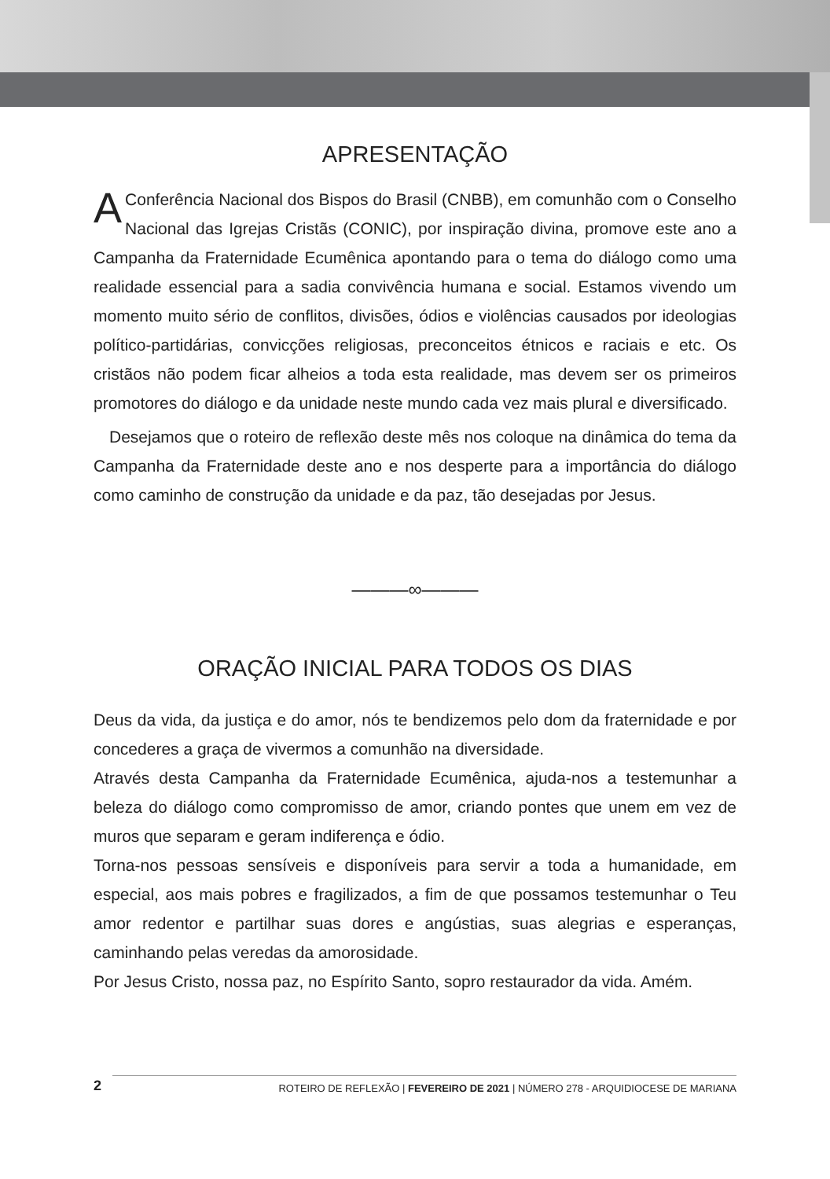APRESENTAÇÃO
AConferência Nacional dos Bispos do Brasil (CNBB), em comunhão com o Conselho Nacional das Igrejas Cristãs (CONIC), por inspiração divina, promove este ano a Campanha da Fraternidade Ecumênica apontando para o tema do diálogo como uma realidade essencial para a sadia convivência humana e social. Estamos vivendo um momento muito sério de conflitos, divisões, ódios e violências causados por ideologias político-partidárias, convicções religiosas, preconceitos étnicos e raciais e etc. Os cristãos não podem ficar alheios a toda esta realidade, mas devem ser os primeiros promotores do diálogo e da unidade neste mundo cada vez mais plural e diversificado.
Desejamos que o roteiro de reflexão deste mês nos coloque na dinâmica do tema da Campanha da Fraternidade deste ano e nos desperte para a importância do diálogo como caminho de construção da unidade e da paz, tão desejadas por Jesus.
———∞———
ORAÇÃO INICIAL PARA TODOS OS DIAS
Deus da vida, da justiça e do amor, nós te bendizemos pelo dom da fraternidade e por concederes a graça de vivermos a comunhão na diversidade.
Através desta Campanha da Fraternidade Ecumênica, ajuda-nos a testemunhar a beleza do diálogo como compromisso de amor, criando pontes que unem em vez de muros que separam e geram indiferença e ódio.
Torna-nos pessoas sensíveis e disponíveis para servir a toda a humanidade, em especial, aos mais pobres e fragilizados, a fim de que possamos testemunhar o Teu amor redentor e partilhar suas dores e angústias, suas alegrias e esperanças, caminhando pelas veredas da amorosidade.
Por Jesus Cristo, nossa paz, no Espírito Santo, sopro restaurador da vida. Amém.
2 ROTEIRO DE REFLEXÃO | FEVEREIRO DE 2021 | NÚMERO 278 - ARQUIDIOCESE DE MARIANA